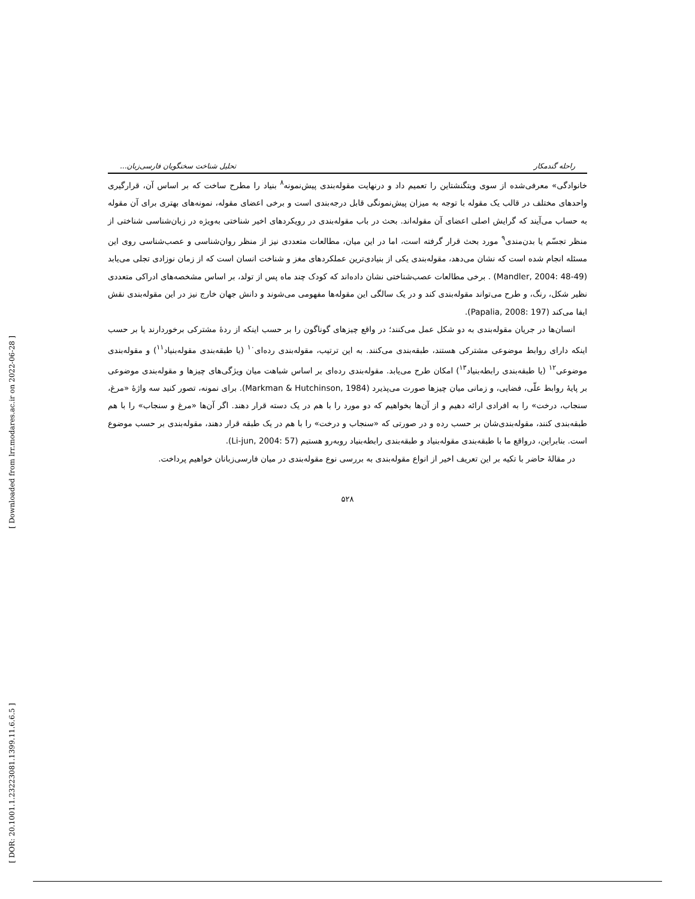[ Downloaded from lrr.modares.ac.ir on 2022-06-28 ]
[ DOR: 20.1001.1.23223081.1399.11.6.6.5 ]
راحله گندمکار تحلیل شناخت سخنگویان فارسی‌زبان...
خانوادگی» معرفی‌شده از سوی ویتگنشتاین را تعمیم داد و درنهایت مقوله‌بندی پیش‌نمونه<sup>۸</sup> بنیاد را مطرح ساخت که بر اساس آن، قرارگیری واحدهای مختلف در قالب یک مقوله با توجه به میزان پیش‌نمونگی قابل درجه‌بندی است و برخی اعضای مقوله، نمونه‌های بهتری برای آن مقوله به حساب می‌آیند که گرایش اصلی اعضای آن مقوله‌اند. بحث در باب مقوله‌بندی در رویکردهای اخیر شناختی به‌ویژه در زبان‌شناسی شناختی از منظر تجسّم یا بدن‌مندی<sup>۹</sup> مورد بحث قرار گرفته است، اما در این میان، مطالعات متعددی نیز از منظر روان‌شناسی و عصب‌شناسی روی این مسئله انجام شده است که نشان می‌دهد، مقوله‌بندی یکی از بنیادی‌ترین عملکردهای مغز و شناخت انسان است که از زمان نوزادی تجلی می‌یابد (Mandler, 2004: 48-49) . برخی مطالعات عصب‌شناختی نشان داده‌اند که کودک چند ماه پس از تولد، بر اساس مشخصه‌های ادراکی متعددی نظیر شکل، رنگ، و طرح می‌تواند مقوله‌بندی کند و در یک سالگی این مقوله‌ها مفهومی می‌شوند و دانش جهان خارج نیز در این مقوله‌بندی نقش ایفا می‌کند (Papalia, 2008: 197).
انسان‌ها در جریان مقوله‌بندی به دو شکل عمل می‌کنند؛ در واقع چیزهای گوناگون را بر حسب اینکه از ردهٔ مشترکی برخوردارند یا بر حسب اینکه دارای روابط موضوعی مشترکی هستند، طبقه‌بندی می‌کنند. به این ترتیب، مقوله‌بندی رده‌ای<sup>۱۰</sup> (یا طبقه‌بندی مقوله‌بنیاد<sup>۱۱</sup>) و مقوله‌بندی موضوعی<sup>۱۲</sup> (یا طبقه‌بندی رابطه‌بنیاد<sup>۱۳</sup>) امکان طرح می‌یابد. مقوله‌بندی رده‌ای بر اساس شباهت میان ویژگی‌های چیزها و مقوله‌بندی موضوعی بر پایهٔ روابط علّی، فضایی، و زمانی میان چیزها صورت می‌پذیرد (Markman & Hutchinson, 1984). برای نمونه، تصور کنید سه واژهٔ «مرغ، سنجاب، درخت» را به افرادی ارائه دهیم و از آن‌ها بخواهیم که دو مورد را با هم در یک دسته قرار دهند. اگر آن‌ها «مرغ و سنجاب» را با هم طبقه‌بندی کنند، مقوله‌بندی‌شان بر حسب رده و در صورتی که «سنجاب و درخت» را با هم در یک طبقه قرار دهند، مقوله‌بندی بر حسب موضوع است. بنابراین، درواقع ما با طبقه‌بندی مقوله‌بنیاد و طبقه‌بندی رابطه‌بنیاد روبه‌رو هستیم (Li-jun, 2004: 57).
در مقالهٔ حاضر با تکیه بر این تعریف اخیر از انواع مقوله‌بندی به بررسی نوع مقوله‌بندی در میان فارسی‌زبانان خواهیم پرداخت.
۵۲۸